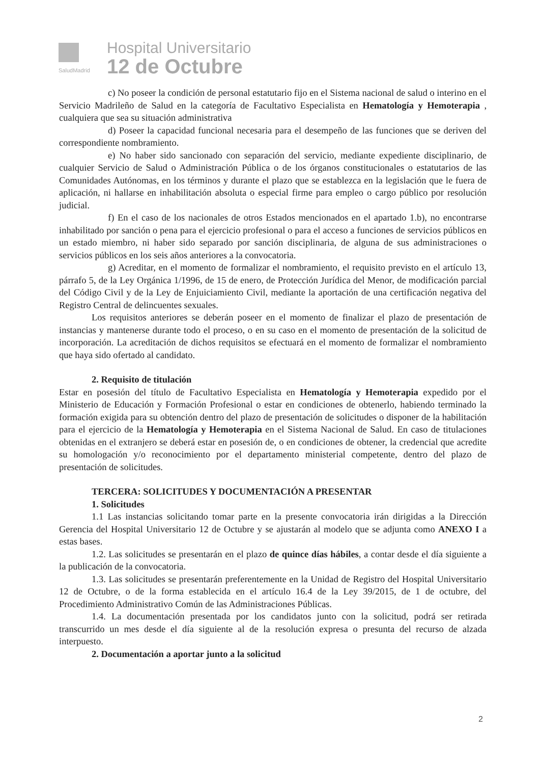SaludMadrid
Hospital Universitario
12 de Octubre
c) No poseer la condición de personal estatutario fijo en el Sistema nacional de salud o interino en el Servicio Madrileño de Salud en la categoría de Facultativo Especialista en Hematología y Hemoterapia , cualquiera que sea su situación administrativa
d) Poseer la capacidad funcional necesaria para el desempeño de las funciones que se deriven del correspondiente nombramiento.
e) No haber sido sancionado con separación del servicio, mediante expediente disciplinario, de cualquier Servicio de Salud o Administración Pública o de los órganos constitucionales o estatutarios de las Comunidades Autónomas, en los términos y durante el plazo que se establezca en la legislación que le fuera de aplicación, ni hallarse en inhabilitación absoluta o especial firme para empleo o cargo público por resolución judicial.
f) En el caso de los nacionales de otros Estados mencionados en el apartado 1.b), no encontrarse inhabilitado por sanción o pena para el ejercicio profesional o para el acceso a funciones de servicios públicos en un estado miembro, ni haber sido separado por sanción disciplinaria, de alguna de sus administraciones o servicios públicos en los seis años anteriores a la convocatoria.
g) Acreditar, en el momento de formalizar el nombramiento, el requisito previsto en el artículo 13, párrafo 5, de la Ley Orgánica 1/1996, de 15 de enero, de Protección Jurídica del Menor, de modificación parcial del Código Civil y de la Ley de Enjuiciamiento Civil, mediante la aportación de una certificación negativa del Registro Central de delincuentes sexuales.
Los requisitos anteriores se deberán poseer en el momento de finalizar el plazo de presentación de instancias y mantenerse durante todo el proceso, o en su caso en el momento de presentación de la solicitud de incorporación. La acreditación de dichos requisitos se efectuará en el momento de formalizar el nombramiento que haya sido ofertado al candidato.
2. Requisito de titulación
Estar en posesión del título de Facultativo Especialista en Hematología y Hemoterapia expedido por el Ministerio de Educación y Formación Profesional o estar en condiciones de obtenerlo, habiendo terminado la formación exigida para su obtención dentro del plazo de presentación de solicitudes o disponer de la habilitación para el ejercicio de la Hematología y Hemoterapia en el Sistema Nacional de Salud. En caso de titulaciones obtenidas en el extranjero se deberá estar en posesión de, o en condiciones de obtener, la credencial que acredite su homologación y/o reconocimiento por el departamento ministerial competente, dentro del plazo de presentación de solicitudes.
TERCERA: SOLICITUDES Y DOCUMENTACIÓN A PRESENTAR
1. Solicitudes
1.1 Las instancias solicitando tomar parte en la presente convocatoria irán dirigidas a la Dirección Gerencia del Hospital Universitario 12 de Octubre y se ajustarán al modelo que se adjunta como ANEXO I a estas bases.
1.2. Las solicitudes se presentarán en el plazo de quince días hábiles, a contar desde el día siguiente a la publicación de la convocatoria.
1.3. Las solicitudes se presentarán preferentemente en la Unidad de Registro del Hospital Universitario 12 de Octubre, o de la forma establecida en el artículo 16.4 de la Ley 39/2015, de 1 de octubre, del Procedimiento Administrativo Común de las Administraciones Públicas.
1.4. La documentación presentada por los candidatos junto con la solicitud, podrá ser retirada transcurrido un mes desde el día siguiente al de la resolución expresa o presunta del recurso de alzada interpuesto.
2. Documentación a aportar junto a la solicitud
2